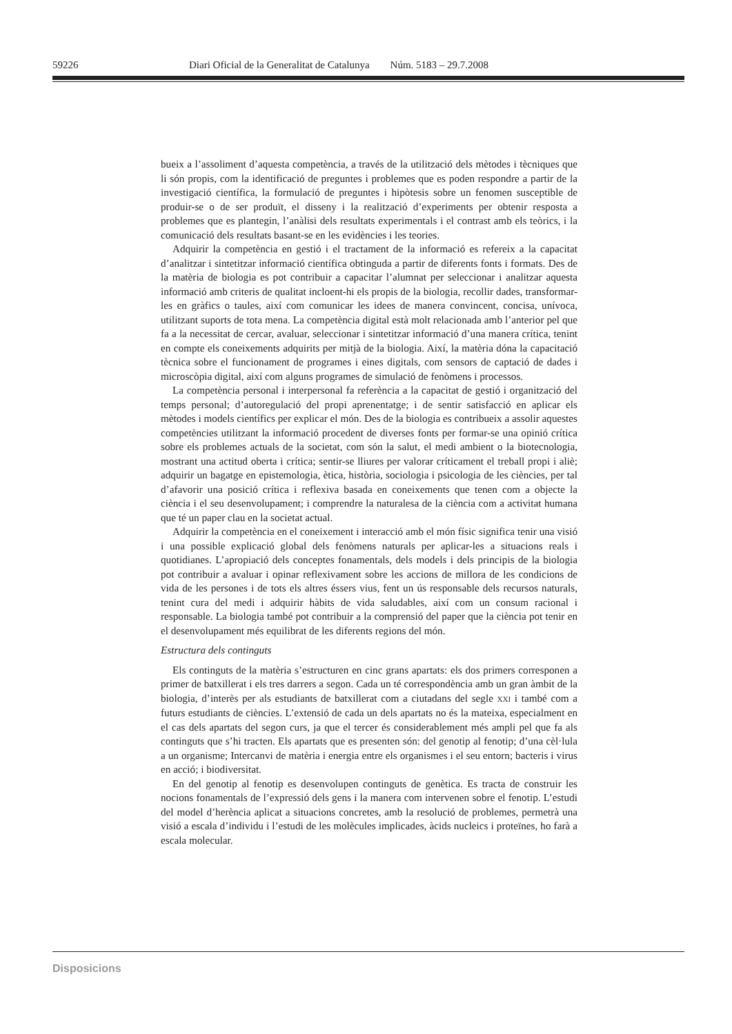59226 Diari Oficial de la Generalitat de Catalunya Núm. 5183 – 29.7.2008
bueix a l’assoliment d’aquesta competència, a través de la utilització dels mètodes i tècniques que li són propis, com la identificació de preguntes i problemes que es poden respondre a partir de la investigació científica, la formulació de preguntes i hipòtesis sobre un fenomen susceptible de produir-se o de ser produït, el disseny i la realització d’experiments per obtenir resposta a problemes que es plantegin, l’anàlisi dels resultats experimentals i el contrast amb els teòrics, i la comunicació dels resultats basant-se en les evidències i les teories.
Adquirir la competència en gestió i el tractament de la informació es refereix a la capacitat d’analitzar i sintetitzar informació científica obtinguda a partir de diferents fonts i formats. Des de la matèria de biologia es pot contribuir a capacitar l’alumnat per seleccionar i analitzar aquesta informació amb criteris de qualitat incloent-hi els propis de la biologia, recollir dades, transformar-les en gràfics o taules, així com comunicar les idees de manera convincent, concisa, unívoca, utilitzant suports de tota mena. La competència digital està molt relacionada amb l’anterior pel que fa a la necessitat de cercar, avaluar, seleccionar i sintetitzar informació d’una manera crítica, tenint en compte els coneixements adquirits per mitjà de la biologia. Així, la matèria dóna la capacitació tècnica sobre el funcionament de programes i eines digitals, com sensors de captació de dades i microscòpia digital, així com alguns programes de simulació de fenòmens i processos.
La competència personal i interpersonal fa referència a la capacitat de gestió i organització del temps personal; d’autoregulació del propi aprenentatge; i de sentir satisfacció en aplicar els mètodes i models científics per explicar el món. Des de la biologia es contribueix a assolir aquestes competències utilitzant la informació procedent de diverses fonts per formar-se una opinió crítica sobre els problemes actuals de la societat, com són la salut, el medi ambient o la biotecnologia, mostrant una actitud oberta i crítica; sentir-se lliures per valorar críticament el treball propi i aliè; adquirir un bagatge en epistemologia, ètica, història, sociologia i psicologia de les ciències, per tal d’afavorir una posició crítica i reflexiva basada en coneixements que tenen com a objecte la ciència i el seu desenvolupament; i comprendre la naturalesa de la ciència com a activitat humana que té un paper clau en la societat actual.
Adquirir la competència en el coneixement i interacció amb el món físic significa tenir una visió i una possible explicació global dels fenòmens naturals per aplicar-les a situacions reals i quotidianes. L’apropiació dels conceptes fonamentals, dels models i dels principis de la biologia pot contribuir a avaluar i opinar reflexivament sobre les accions de millora de les condicions de vida de les persones i de tots els altres éssers vius, fent un ús responsable dels recursos naturals, tenint cura del medi i adquirir hàbits de vida saludables, així com un consum racional i responsable. La biologia també pot contribuir a la comprensió del paper que la ciència pot tenir en el desenvolupament més equilibrat de les diferents regions del món.
Estructura dels continguts
Els continguts de la matèria s’estructuren en cinc grans apartats: els dos primers corresponen a primer de batxillerat i els tres darrers a segon. Cada un té correspondència amb un gran àmbit de la biologia, d’interès per als estudiants de batxillerat com a ciutadans del segle XXI i també com a futurs estudiants de ciències. L’extensió de cada un dels apartats no és la mateixa, especialment en el cas dels apartats del segon curs, ja que el tercer és considerablement més ampli pel que fa als continguts que s’hi tracten. Els apartats que es presenten són: del genotip al fenotip; d’una cèl·lula a un organisme; Intercanvi de matèria i energia entre els organismes i el seu entorn; bacteris i virus en acció; i biodiversitat.
En del genotip al fenotip es desenvolupen continguts de genètica. Es tracta de construir les nocions fonamentals de l’expressió dels gens i la manera com intervenen sobre el fenotip. L’estudi del model d’herència aplicat a situacions concretes, amb la resolució de problemes, permetrà una visió a escala d’individu i l’estudi de les molècules implicades, àcids nucleics i proteïnes, ho farà a escala molecular.
Disposicions